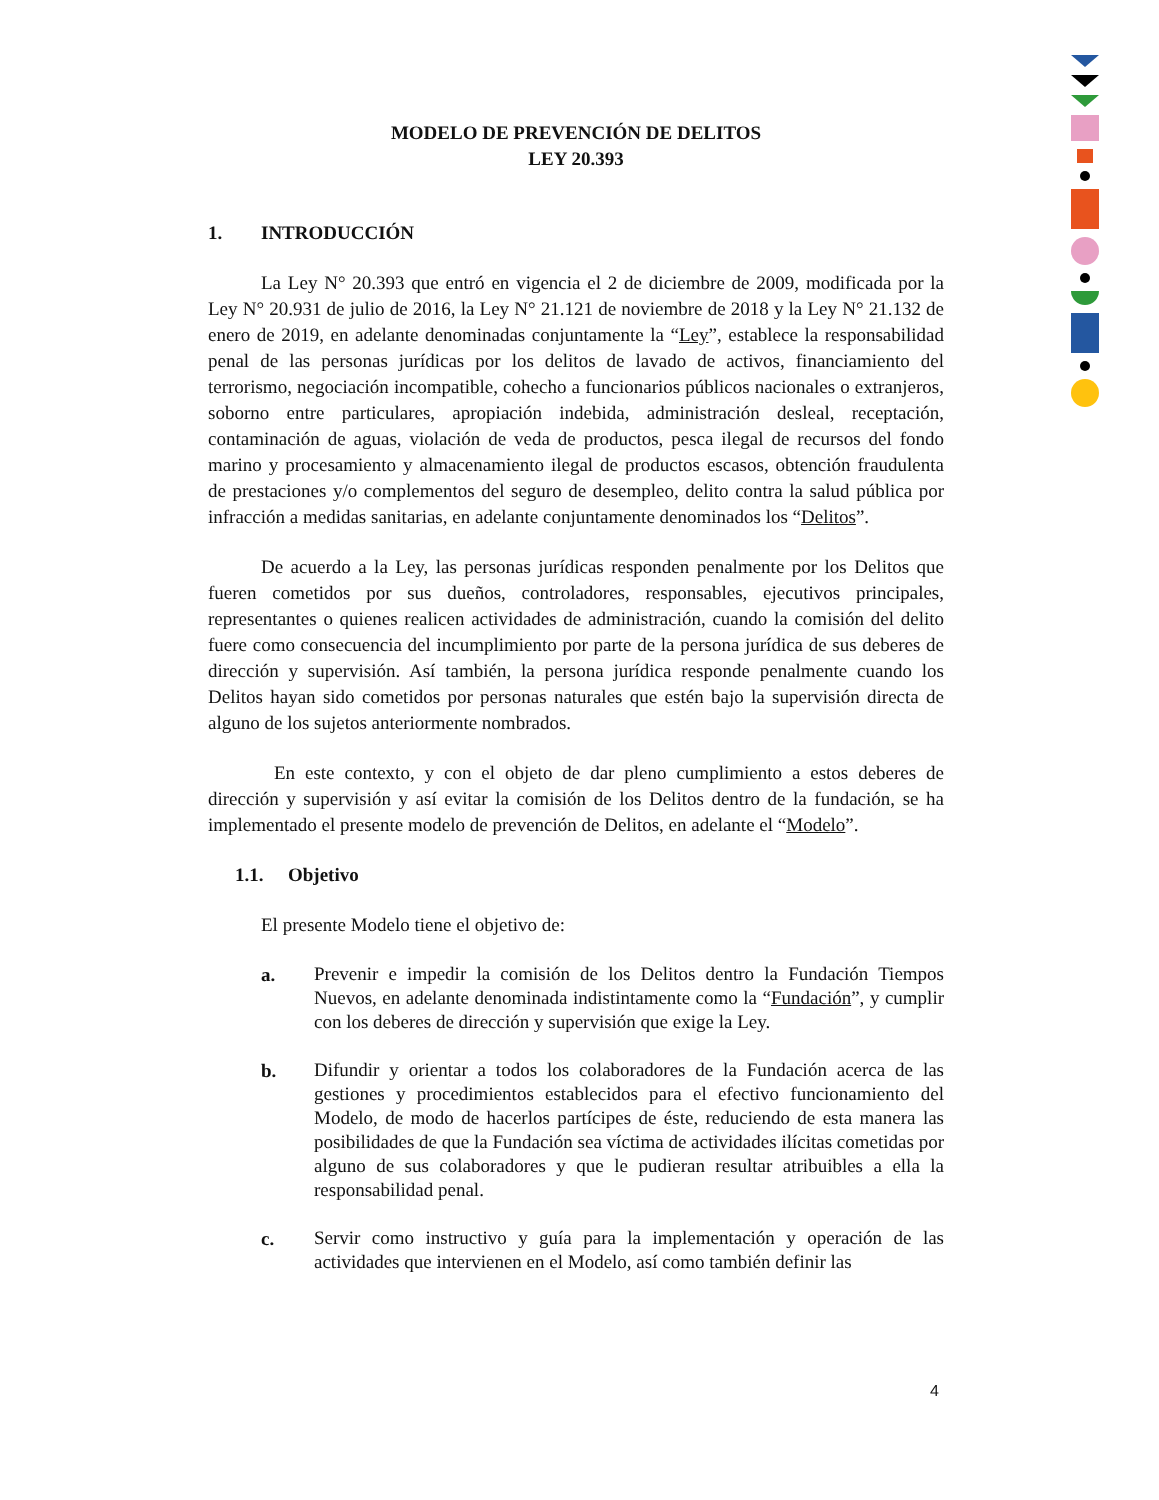MODELO DE PREVENCIÓN DE DELITOS
LEY 20.393
1. INTRODUCCIÓN
La Ley N° 20.393 que entró en vigencia el 2 de diciembre de 2009, modificada por la Ley N° 20.931 de julio de 2016, la Ley N° 21.121 de noviembre de 2018 y la Ley N° 21.132 de enero de 2019, en adelante denominadas conjuntamente la “Ley”, establece la responsabilidad penal de las personas jurídicas por los delitos de lavado de activos, financiamiento del terrorismo, negociación incompatible, cohecho a funcionarios públicos nacionales o extranjeros, soborno entre particulares, apropiación indebida, administración desleal, receptación, contaminación de aguas, violación de veda de productos, pesca ilegal de recursos del fondo marino y procesamiento y almacenamiento ilegal de productos escasos, obtención fraudulenta de prestaciones y/o complementos del seguro de desempleo, delito contra la salud pública por infracción a medidas sanitarias, en adelante conjuntamente denominados los “Delitos”.
De acuerdo a la Ley, las personas jurídicas responden penalmente por los Delitos que fueren cometidos por sus dueños, controladores, responsables, ejecutivos principales, representantes o quienes realicen actividades de administración, cuando la comisión del delito fuere como consecuencia del incumplimiento por parte de la persona jurídica de sus deberes de dirección y supervisión. Así también, la persona jurídica responde penalmente cuando los Delitos hayan sido cometidos por personas naturales que estén bajo la supervisión directa de alguno de los sujetos anteriormente nombrados.
En este contexto, y con el objeto de dar pleno cumplimiento a estos deberes de dirección y supervisión y así evitar la comisión de los Delitos dentro de la fundación, se ha implementado el presente modelo de prevención de Delitos, en adelante el “Modelo”.
1.1. Objetivo
El presente Modelo tiene el objetivo de:
a.
Prevenir e impedir la comisión de los Delitos dentro la Fundación Tiempos Nuevos, en adelante denominada indistintamente como la “Fundación”, y cumplir con los deberes de dirección y supervisión que exige la Ley.
b.
Difundir y orientar a todos los colaboradores de la Fundación acerca de las gestiones y procedimientos establecidos para el efectivo funcionamiento del Modelo, de modo de hacerlos partícipes de éste, reduciendo de esta manera las posibilidades de que la Fundación sea víctima de actividades ilícitas cometidas por alguno de sus colaboradores y que le pudieran resultar atribuibles a ella la responsabilidad penal.
c.
Servir como instructivo y guía para la implementación y operación de las actividades que intervienen en el Modelo, así como también definir las
4